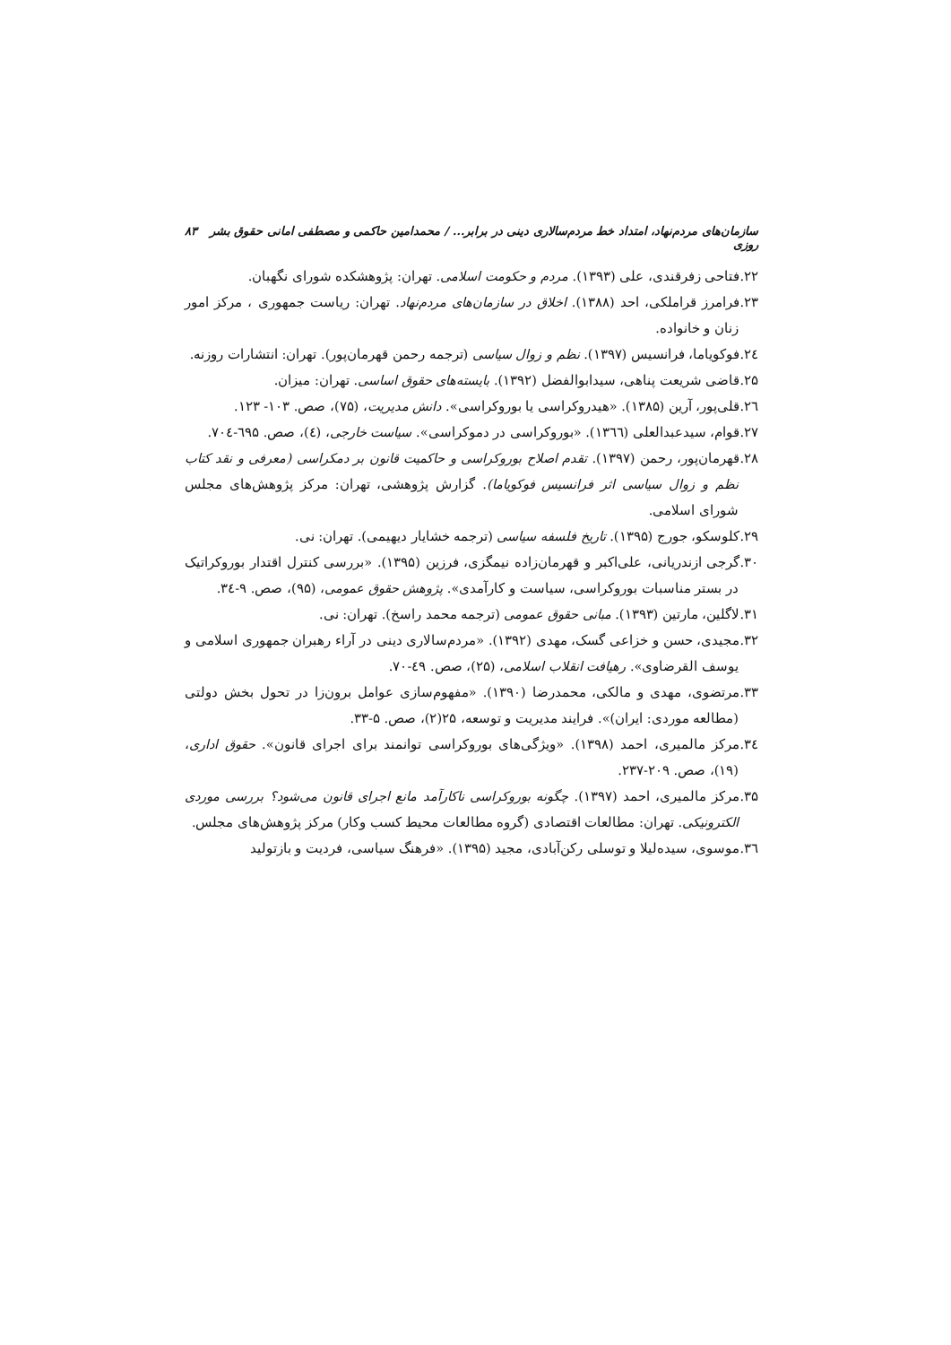سازمان‌های مردم‌نهاد، امتداد خط مردم‌سالاری دینی در برابر... / محمدامین حاکمی و مصطفی امانی حقوق بشر روزی ۸۳
۲۲.فتاحی زفرقندی، علی (۱۳۹۳). مردم و حکومت اسلامی. تهران: پژوهشکده شورای نگهبان.
۲۳.فرامرز قراملکی، احد (۱۳۸۸). اخلاق در سازمان‌های مردم‌نهاد. تهران: ریاست جمهوری ، مرکز امور زنان و خانواده.
۲٤.فوکویاما، فرانسیس (۱۳۹۷). نظم و زوال سیاسی (ترجمه رحمن قهرمان‌پور). تهران: انتشارات روزنه.
۲۵.قاضی شریعت پناهی، سیدابوالفضل (۱۳۹۲). بایسته‌های حقوق اساسی. تهران: میزان.
۲٦.قلی‌پور، آرین (۱۳۸۵). «هیدروکراسی یا بوروکراسی». دانش مدیریت، (۷۵)، صص. ۱۰۳- ۱۲۳.
۲۷.قوام، سیدعبدالعلی (۱۳٦٦). «بوروکراسی در دموکراسی». سیاست خارجی، (٤)، صص. ٦۹۵-۷۰٤.
۲۸.قهرمان‌پور، رحمن (۱۳۹۷). تقدم اصلاح بوروکراسی و حاکمیت قانون بر دمکراسی (معرفی و نقد کتاب نظم و زوال سیاسی اثر فرانسیس فوکویاما). گزارش پژوهشی، تهران: مرکز پژوهش‌های مجلس شورای اسلامی.
۲۹.کلوسکو، جورج (۱۳۹۵). تاریخ فلسفه سیاسی (ترجمه خشایار دیهیمی). تهران: نی.
۳۰.گرجی ازندریانی، علی‌اکبر و قهرمان‌زاده نیمگزی، فرزین (۱۳۹۵). «بررسی کنترل اقتدار بوروکراتیک در بستر مناسبات بوروکراسی، سیاست و کارآمدی». پژوهش حقوق عمومی، (۹۵)، صص. ۹-۳٤.
۳۱.لاگلین، مارتین (۱۳۹۳). مبانی حقوق عمومی (ترجمه محمد راسخ). تهران: نی.
۳۲.مجیدی، حسن و خزاعی گسک، مهدی (۱۳۹۲). «مردم‌سالاری دینی در آراء رهبران جمهوری اسلامی و یوسف القرضاوی». رهیافت انقلاب اسلامی، (۲۵)، صص. ٤۹-۷۰.
۳۳.مرتضوی، مهدی و مالکی، محمدرضا (۱۳۹۰). «مفهوم‌سازی عوامل برون‌زا در تحول بخش دولتی (مطالعه موردی: ایران)». فرایند مدیریت و توسعه، ۲۵(۲)، صص. ۵-۳۳.
۳٤.مرکز مالمیری، احمد (۱۳۹۸). «ویژگی‌های بوروکراسی توانمند برای اجرای قانون». حقوق اداری، (۱۹)، صص. ۲۰۹-۲۳۷.
۳۵.مرکز مالمیری، احمد (۱۳۹۷). چگونه بوروکراسی ناکارآمد مانع اجرای قانون می‌شود؟ بررسی موردی الکترونیکی. تهران: مطالعات اقتصادی (گروه مطالعات محیط کسب وکار) مرکز پژوهش‌های مجلس.
۳٦.موسوی، سیده‌لیلا و توسلی رکن‌آبادی، مجید (۱۳۹۵). «فرهنگ سیاسی، فردیت و بازتولید